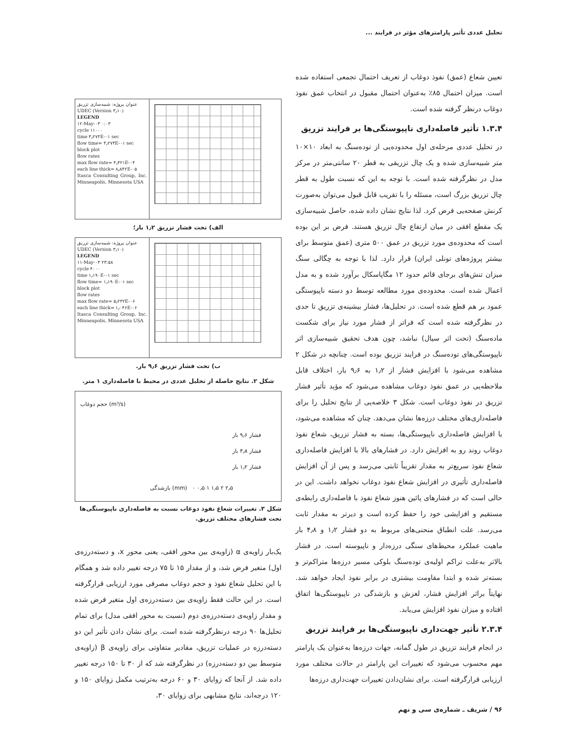تحلیل عددی تأثیر پارامترهای مؤثر در فرایند ...
تعیین شعاع (عمق) نفوذ دوغاب از تعریف احتمال تجمعی استفاده شده است. میزان احتمال ۸۵٪ به‌عنوان احتمال مقبول در انتخاب عمق نفوذ دوغاب درنظر گرفته شده است.
۱.۳.۴ تأثیر فاصله‌داری ناپیوستگی‌ها بر فرایند تزریق
در تحلیل عددی مرحله‌ی اول محدوده‌یی از توده‌سنگ به ابعاد ۱۰×۱۰ متر شبیه‌سازی شده و یک چال تزریقی به قطر ۲۰ سانتی‌متر در مرکز مدل در نظرگرفته شده است. با توجه به این که نسبت طول به قطر چال تزریق بزرگ است، مسئله را با تقریب قابل قبول می‌توان به‌صورت کرنش صفحه‌یی فرض کرد. لذا نتایج نشان داده شده، حاصل شبیه‌سازی یک مقطع افقی در میان ارتفاع چال تزریق هستند. فرض بر این بوده است که محدوده‌ی مورد تزریق در عمق ۵۰۰ متری (عمق متوسط برای بیشتر پروژه‌های تونلی ایران) قرار دارد. لذا با توجه به چگالی سنگ میزان تنش‌های برجای قائم حدود ۱۲ مگاپاسکال برآورد شده و به مدل اعمال شده است. محدوده‌ی مورد مطالعه توسط دو دسته ناپیوستگی عمود بر هم قطع شده است. در تحلیل‌ها، فشار بیشینه‌ی تزریق تا حدی در نظرگرفته شده است که فراتر از فشار مورد نیاز برای شکست ماده‌سنگ (تحت اثر سیال) نباشد، چون هدف تحقیق شبیه‌سازی اثر ناپیوستگی‌های توده‌سنگ در فرایند تزریق بوده است. چنانچه در شکل ۲ مشاهده می‌شود با افزایش فشار از ۱٫۲ به ۹٫۶ بار، اختلاف قابل ملاحظه‌یی در عمق نفوذ دوغاب مشاهده می‌شود که مؤید تأثیر فشار تزریق در نفوذ دوغاب است. شکل ۳ خلاصه‌یی از نتایج تحلیل را برای فاصله‌داری‌های مختلف درزه‌ها نشان می‌دهد. چنان که مشاهده می‌شود، با افزایش فاصله‌داری ناپیوستگی‌ها، بسته به فشار تزریق، شعاع نفوذ دوغاب روند رو به افزایش دارد. در فشارهای بالا با افزایش فاصله‌داری شعاع نفوذ سریع‌تر به مقدار تقریباً ثابتی می‌رسد و پس از آن افزایش فاصله‌داری تأثیری در افزایش شعاع نفوذ دوغاب نخواهد داشت. این در حالی است که در فشارهای پائین هنوز شعاع نفوذ با فاصله‌داری رابطه‌ی مستقیم و افزایشی خود را حفظ کرده است و دیرتر به مقدار ثابت می‌رسد. علت انطباق منحنی‌های مربوط به دو فشار ۱٫۲ و ۴٫۸ بار ماهیت عملکرد محیط‌های سنگی درزه‌دار و ناپیوسته است. در فشار بالاتر به‌علت تراکم اولیه‌ی توده‌سنگ بلوکی مسیر درزه‌ها متراکم‌تر و بسته‌تر شده و ابتدا مقاومت بیشتری در برابر نفوذ ایجاد خواهد شد. نهایتاً براثر افزایش فشار، لغزش و بازشدگی در ناپیوستگی‌ها اتفاق افتاده و میزان نفوذ افزایش می‌یابد.
۲.۳.۴ تأثیر جهت‌داری ناپیوستگی‌ها بر فرایند تزریق
در انجام فرایند تزریق در طول گمانه، جهات درزه‌ها به‌عنوان یک پارامتر مهم محسوب می‌شود که تغییرات این پارامتر در حالات مختلف مورد ارزیابی قرارگرفته است. برای نشان‌دادن تغییرات جهت‌داری درزه‌ها
عنوان پروژه: شبیه‌سازی تزریق
UDEC (Version ۳٫۱۰)
LEGEND
۱۲-May-۰۳ ۰:۰۳
cycle ۱۱۰۰۰
time ۳٫۲۷۳E-۰۱ sec
flow time= ۳٫۲۷۳E-۰۱ sec
block plot
flow rates
max flow rate= ۴٫۴۲۱E-۰۴
each line thick= ۸٫۸۴۲E-۰۵
Itasca Consulting Group, Inc. Minneapolis, Minnesota USA
الف) تحت فشار تزریق ۱٫۲ بار؛
عنوان پروژه: شبیه‌سازی تزریق
UDEC (Version ۳٫۱۰)
LEGEND
۱۱-May-۰۳ ۲۳:۵۸
cycle ۴۰۰۰
time ۱٫۱۹۰E-۰۱ sec
flow time= ۱٫۱۹۰E-۰۱ sec
block plot
flow rates
max flow rate= ۵٫۲۳۲E-۰۶
each line thick= ۱٫۰۴۶E-۰۶
Itasca Consulting Group, Inc. Minneapolis, Minnesota USA
ب) تحت فشار تزریق ۹٫۶ بار.
شکل ۲. نتایج حاصله از تحلیل عددی در محیط با فاصله‌داری ۱ متر.
حجم دوغاب (m³/s)
فشار ۹٫۶ بار
فشار ۴٫۸ بار
فشار ۱٫۲ بار
بازشدگی (mm) ۰ ۰٫۵ ۱ ۱٫۵ ۲ ۲٫۵
شکل ۳. تغییرات شعاع نفوذ دوغاب نسبت به فاصله‌داری ناپیوستگی‌ها تحت فشارهای مختلف تزریق.
یک‌بار زاویه‌ی α (زاویه‌ی بین محور افقی، یعنی محور x، و دسته‌درزه‌ی اول) متغیر فرض شد، و از مقدار ۱۵ تا ۷۵ درجه تغییر داده شد و همگام با این تحلیل شعاع نفوذ و حجم دوغاب مصرفی مورد ارزیابی قرارگرفته است. در این حالت فقط زاویه‌ی بین دسته‌درزه‌ی اول متغیر فرض شده و مقدار زاویه‌ی دسته‌درزه‌ی دوم (نسبت به محور افقی مدل) برای تمام تحلیل‌ها ۹۰ درجه درنظرگرفته شده است. برای نشان دادن تأثیر این دو دسته‌درزه در عملیات تزریق، مقادیر متفاوتی برای زاویه‌ی β (زاویه‌ی متوسط بین دو دسته‌درزه) در نظرگرفته شد که از ۳۰ تا ۱۵۰ درجه تغییر داده شد. از آنجا که زوایای ۳۰ و ۶۰ درجه به‌ترتیب مکمل زوایای ۱۵۰ و ۱۲۰ درجه‌اند، نتایج مشابهی برای زوایای ۳۰،
۹۶ / شریف ـ شماره‌ی سی و نهم